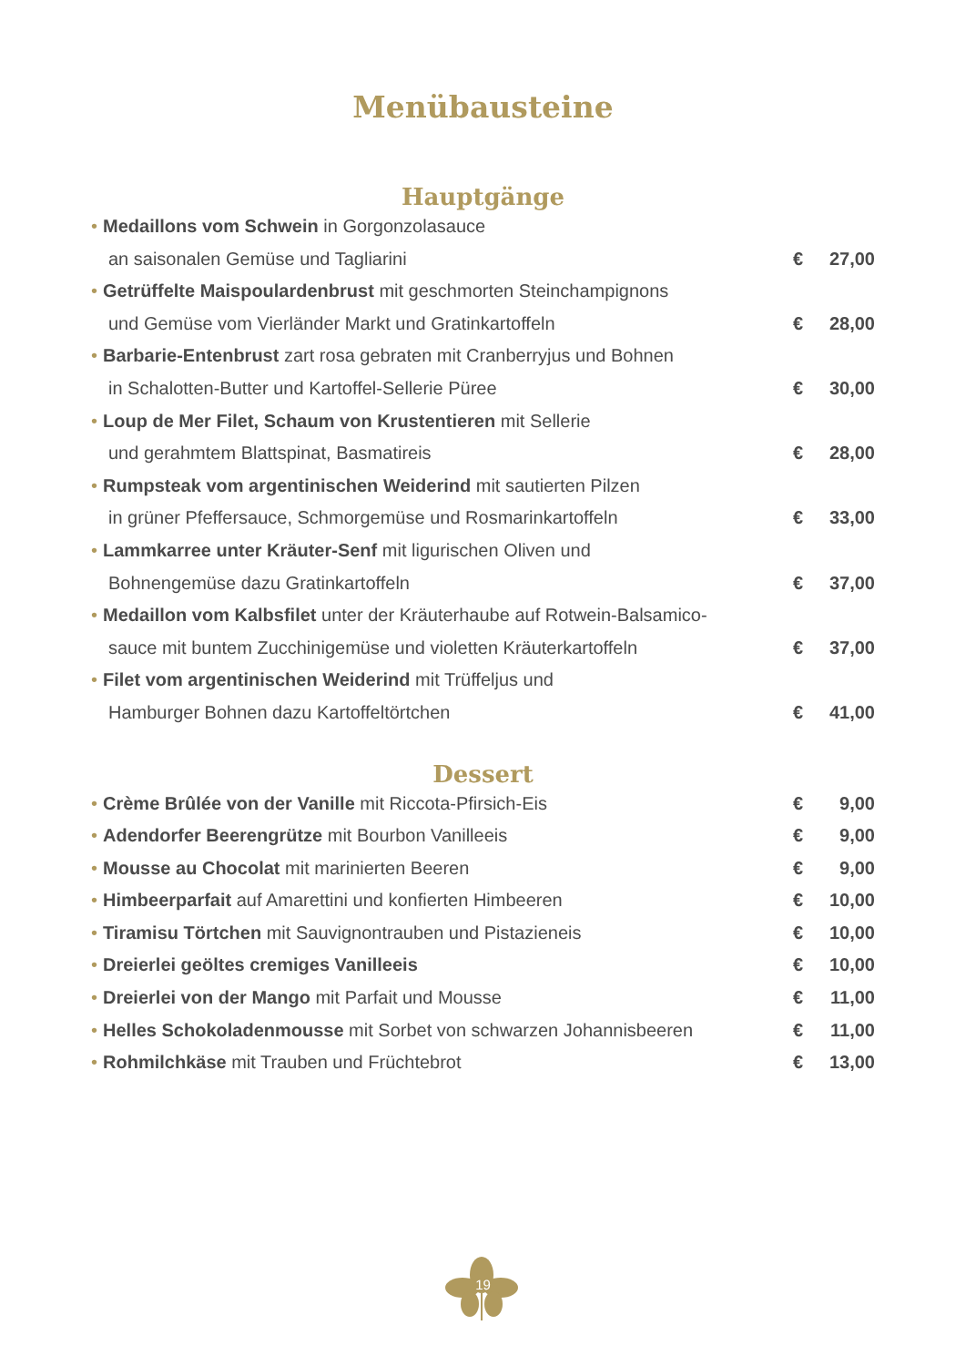Menübausteine
Hauptgänge
• Medaillons vom Schwein in Gorgonzolasauce
an saisonalen Gemüse und Tagliarini € 27,00
• Getrüffelte Maispoulardenbrust mit geschmorten Steinchampignons
und Gemüse vom Vierländer Markt und Gratinkartoffeln € 28,00
• Barbarie-Entenbrust zart rosa gebraten mit Cranberryjus und Bohnen
in Schalotten-Butter und Kartoffel-Sellerie Püree € 30,00
• Loup de Mer Filet, Schaum von Krustentieren mit Sellerie
und gerahmtem Blattspinat, Basmatireis € 28,00
• Rumpsteak vom argentinischen Weiderind mit sautierten Pilzen
in grüner Pfeffersauce, Schmorgemüse und Rosmarinkartoffeln € 33,00
• Lammkarree unter Kräuter-Senf mit ligurischen Oliven und
Bohnengemüse dazu Gratinkartoffeln € 37,00
• Medaillon vom Kalbsfilet unter der Kräuterhaube auf Rotwein-Balsamico-
sauce mit buntem Zucchinigemüse und violetten Kräuterkartoffeln € 37,00
• Filet vom argentinischen Weiderind mit Trüffeljus und
Hamburger Bohnen dazu Kartoffeltörtchen € 41,00
Dessert
• Crème Brûlée von der Vanille mit Riccota-Pfirsich-Eis € 9,00
• Adendorfer Beerengrütze mit Bourbon Vanilleeis € 9,00
• Mousse au Chocolat mit marinierten Beeren € 9,00
• Himbeerparfait auf Amarettini und konfierten Himbeeren € 10,00
• Tiramisu Törtchen mit Sauvignontrauben und Pistazieneis € 10,00
• Dreierlei geöltes cremiges Vanilleeis € 10,00
• Dreierlei von der Mango mit Parfait und Mousse € 11,00
• Helles Schokoladenmousse mit Sorbet von schwarzen Johannisbeeren € 11,00
• Rohmilchkäse mit Trauben und Früchtebrot € 13,00
19